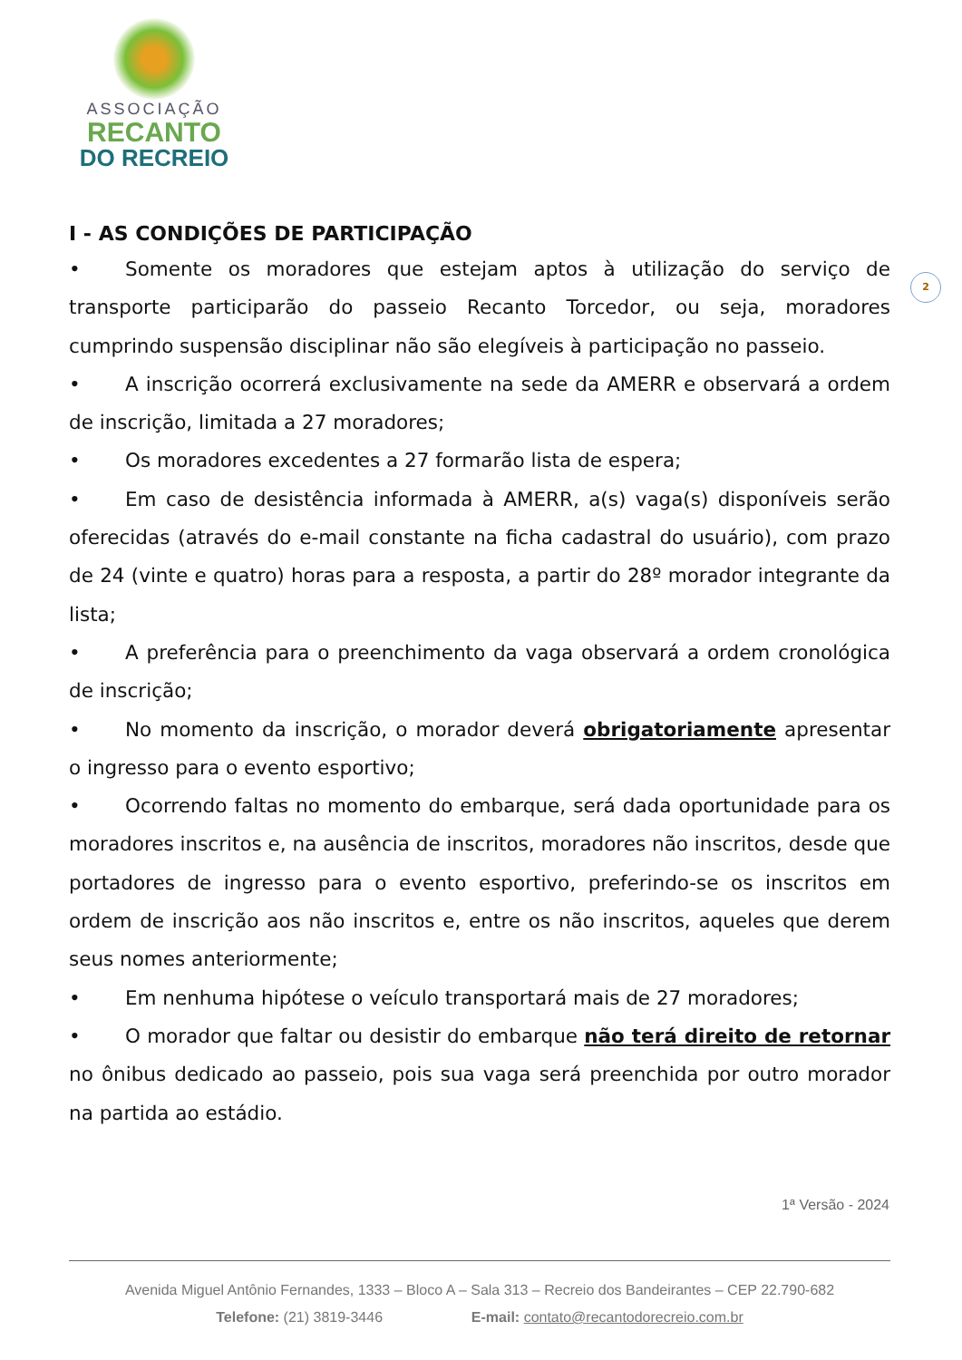ASSOCIAÇÃO
RECANTO
DO RECREIO
2
I - AS CONDIÇÕES DE PARTICIPAÇÃO
• Somente os moradores que estejam aptos à utilização do serviço de transporte participarão do passeio Recanto Torcedor, ou seja, moradores cumprindo suspensão disciplinar não são elegíveis à participação no passeio.
• A inscrição ocorrerá exclusivamente na sede da AMERR e observará a ordem de inscrição, limitada a 27 moradores;
• Os moradores excedentes a 27 formarão lista de espera;
• Em caso de desistência informada à AMERR, a(s) vaga(s) disponíveis serão oferecidas (através do e-mail constante na ficha cadastral do usuário), com prazo de 24 (vinte e quatro) horas para a resposta, a partir do 28º morador integrante da lista;
• A preferência para o preenchimento da vaga observará a ordem cronológica de inscrição;
• No momento da inscrição, o morador deverá obrigatoriamente apresentar o ingresso para o evento esportivo;
• Ocorrendo faltas no momento do embarque, será dada oportunidade para os moradores inscritos e, na ausência de inscritos, moradores não inscritos, desde que portadores de ingresso para o evento esportivo, preferindo-se os inscritos em ordem de inscrição aos não inscritos e, entre os não inscritos, aqueles que derem seus nomes anteriormente;
• Em nenhuma hipótese o veículo transportará mais de 27 moradores;
• O morador que faltar ou desistir do embarque não terá direito de retornar no ônibus dedicado ao passeio, pois sua vaga será preenchida por outro morador na partida ao estádio.
1ª Versão - 2024
Avenida Miguel Antônio Fernandes, 1333 – Bloco A – Sala 313 – Recreio dos Bandeirantes – CEP 22.790-682
Telefone: (21) 3819-3446 E-mail: contato@recantodorecreio.com.br